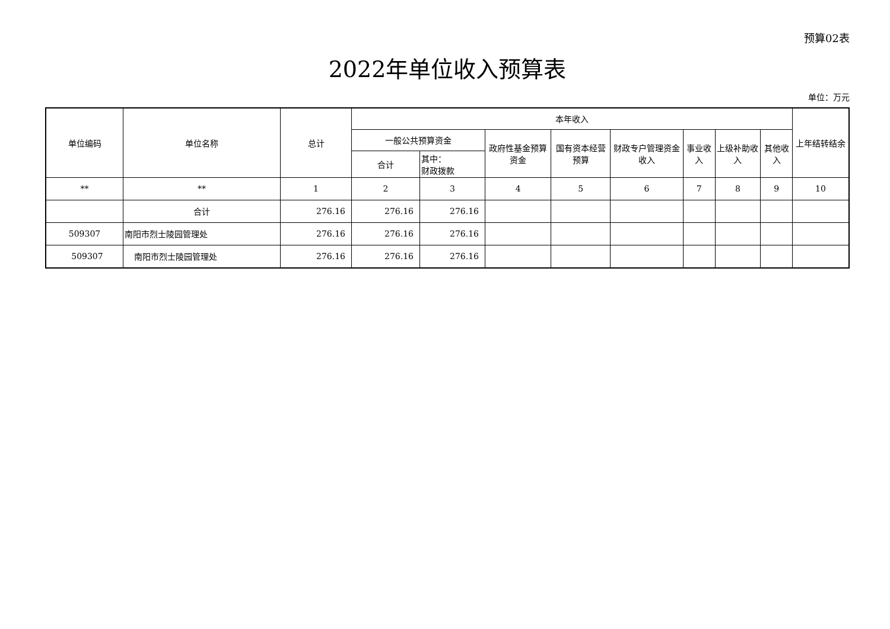预算02表
2022年单位收入预算表
单位：万元
| 单位编码 | 单位名称 | 总计 | 本年收入 | | | | | | | | 上年结转结余 |
| --- | --- | --- | --- | --- | --- | --- | --- | --- | --- | --- | --- |
| | | | 一般公共预算资金 | | 政府性基金预算资金 | 国有资本经营预算 | 财政专户管理资金收入 | 事业收入 | 上级补助收入 | 其他收入 | |
| | | | 合计 | 其中： 财政拨款 | | | | | | | |
| ** | ** | 1 | 2 | 3 | 4 | 5 | 6 | 7 | 8 | 9 | 10 |
| | 合计 | 276.16 | 276.16 | 276.16 | | | | | | | |
| 509307 | 南阳市烈士陵园管理处 | 276.16 | 276.16 | 276.16 | | | | | | | |
| 509307 | 南阳市烈士陵园管理处 | 276.16 | 276.16 | 276.16 | | | | | | | |